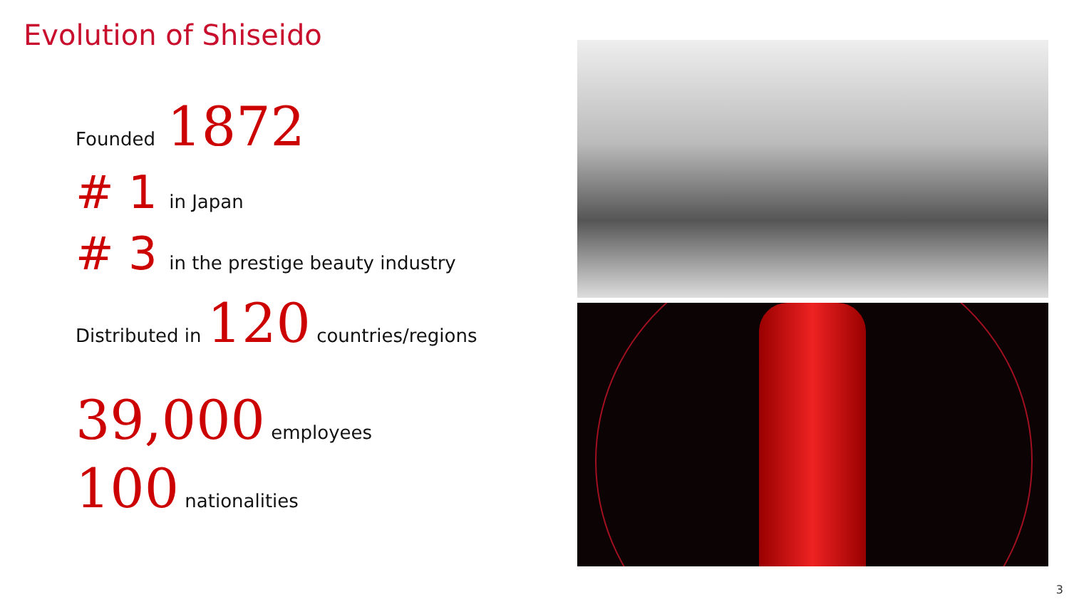Evolution of Shiseido
Founded 1872
# 1 in Japan
# 3 in the prestige beauty industry
Distributed in 120 countries/regions
39,000 employees
100 nationalities
3